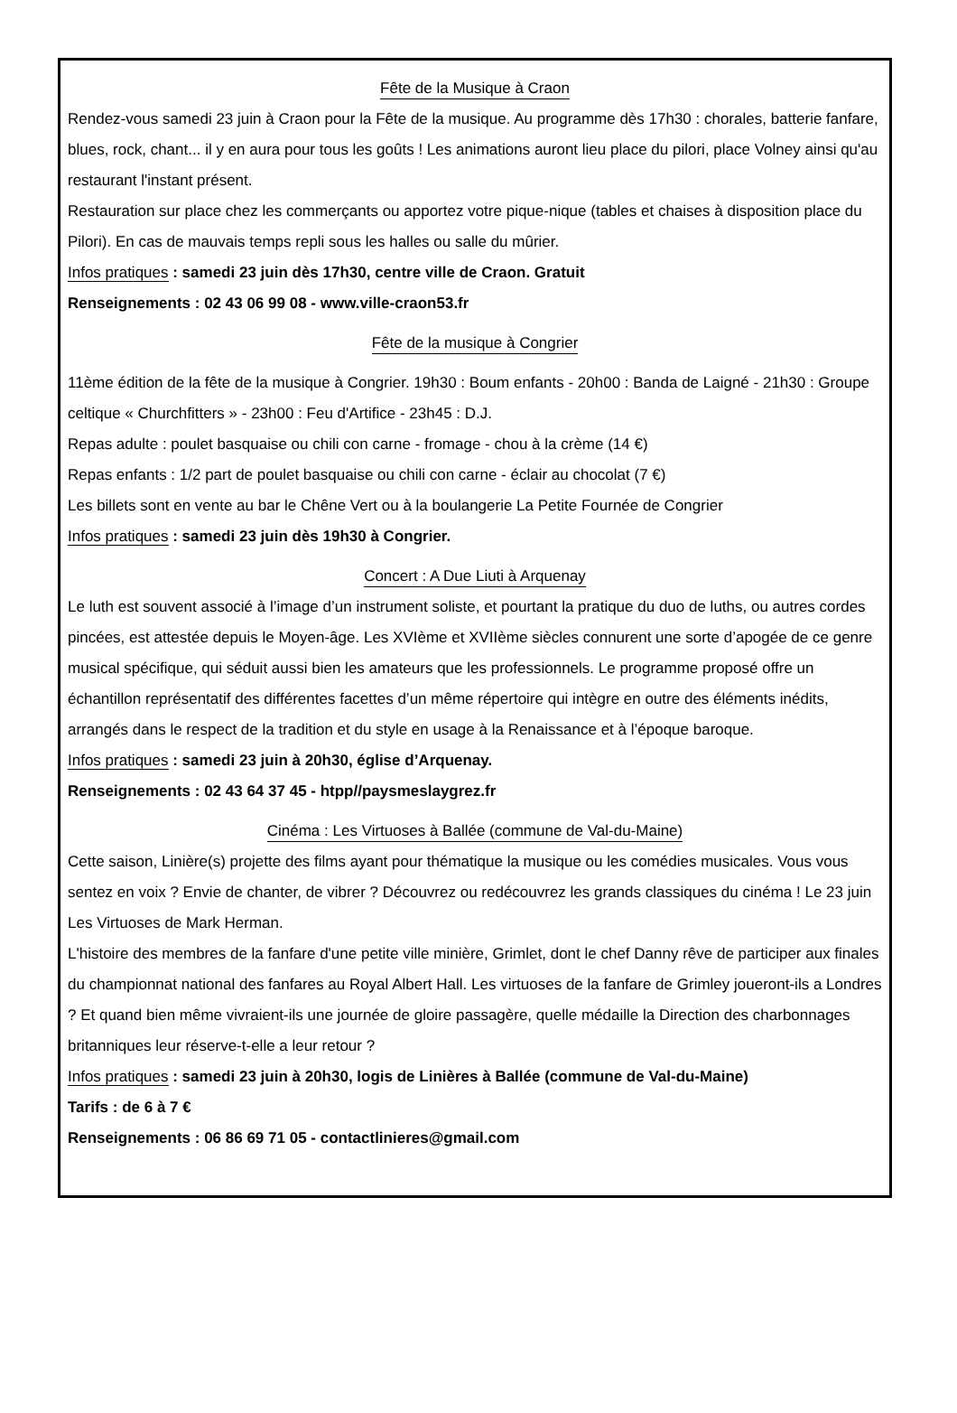Fête de la Musique à Craon
Rendez-vous samedi 23 juin à Craon pour la Fête de la musique. Au programme dès 17h30 : chorales, batterie fanfare, blues, rock, chant... il y en aura pour tous les goûts ! Les animations auront lieu place du pilori, place Volney ainsi qu'au restaurant l'instant présent.
Restauration sur place chez les commerçants ou apportez votre pique-nique (tables et chaises à disposition place du Pilori). En cas de mauvais temps repli sous les halles ou salle du mûrier.
Infos pratiques : samedi 23 juin dès 17h30, centre ville de Craon. Gratuit
Renseignements : 02 43 06 99 08 - www.ville-craon53.fr
Fête de la musique à Congrier
11ème édition de la fête de la musique à Congrier. 19h30 : Boum enfants - 20h00 : Banda de Laigné - 21h30 : Groupe celtique « Churchfitters » - 23h00 : Feu d'Artifice - 23h45 : D.J.
Repas adulte : poulet basquaise ou chili con carne - fromage - chou à la crème (14 €)
Repas enfants : 1/2 part de poulet basquaise ou chili con carne - éclair au chocolat (7 €)
Les billets sont en vente au bar le Chêne Vert ou à la boulangerie La Petite Fournée de Congrier
Infos pratiques : samedi 23 juin dès 19h30 à Congrier.
Concert : A Due Liuti à Arquenay
Le luth est souvent associé à l’image d’un instrument soliste, et pourtant la pratique du duo de luths, ou autres cordes pincées, est attestée depuis le Moyen-âge. Les XVIème et XVIIème siècles connurent une sorte d’apogée de ce genre musical spécifique, qui séduit aussi bien les amateurs que les professionnels. Le programme proposé offre un échantillon représentatif des différentes facettes d’un même répertoire qui intègre en outre des éléments inédits, arrangés dans le respect de la tradition et du style en usage à la Renaissance et à l’époque baroque.
Infos pratiques : samedi 23 juin à 20h30, église d’Arquenay.
Renseignements : 02 43 64 37 45 - htpp//paysmeslaygrez.fr
Cinéma : Les Virtuoses à Ballée (commune de Val-du-Maine)
Cette saison, Linière(s) projette des films ayant pour thématique la musique ou les comédies musicales. Vous vous sentez en voix ? Envie de chanter, de vibrer ? Découvrez ou redécouvrez les grands classiques du cinéma ! Le 23 juin Les Virtuoses de Mark Herman.
L'histoire des membres de la fanfare d'une petite ville minière, Grimlet, dont le chef Danny rêve de participer aux finales du championnat national des fanfares au Royal Albert Hall. Les virtuoses de la fanfare de Grimley joueront-ils a Londres ? Et quand bien même vivraient-ils une journée de gloire passagère, quelle médaille la Direction des charbonnages britanniques leur réserve-t-elle a leur retour ?
Infos pratiques : samedi 23 juin à 20h30, logis de Linières à Ballée (commune de Val-du-Maine)
Tarifs : de 6 à 7 €
Renseignements : 06 86 69 71 05 - contactlinieres@gmail.com